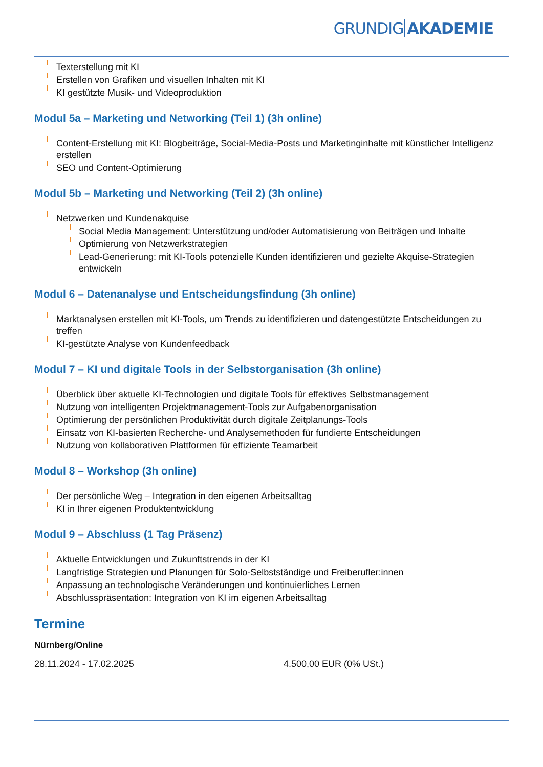GRUNDIG AKADEMIE
Texterstellung mit KI
Erstellen von Grafiken und visuellen Inhalten mit KI
KI gestützte Musik- und Videoproduktion
Modul 5a – Marketing und Networking (Teil 1) (3h online)
Content-Erstellung mit KI: Blogbeiträge, Social-Media-Posts und Marketinginhalte mit künstlicher Intelligenz erstellen
SEO und Content-Optimierung
Modul 5b – Marketing und Networking (Teil 2) (3h online)
Netzwerken und Kundenakquise
Social Media Management: Unterstützung und/oder Automatisierung von Beiträgen und Inhalte
Optimierung von Netzwerkstrategien
Lead-Generierung: mit KI-Tools potenzielle Kunden identifizieren und gezielte Akquise-Strategien entwickeln
Modul 6 – Datenanalyse und Entscheidungsfindung (3h online)
Marktanalysen erstellen mit KI-Tools, um Trends zu identifizieren und datengestützte Entscheidungen zu treffen
KI-gestützte Analyse von Kundenfeedback
Modul 7 – KI und digitale Tools in der Selbstorganisation (3h online)
Überblick über aktuelle KI-Technologien und digitale Tools für effektives Selbstmanagement
Nutzung von intelligenten Projektmanagement-Tools zur Aufgabenorganisation
Optimierung der persönlichen Produktivität durch digitale Zeitplanungs-Tools
Einsatz von KI-basierten Recherche- und Analysemethoden für fundierte Entscheidungen
Nutzung von kollaborativen Plattformen für effiziente Teamarbeit
Modul 8 – Workshop (3h online)
Der persönliche Weg – Integration in den eigenen Arbeitsalltag
KI in Ihrer eigenen Produktentwicklung
Modul 9 – Abschluss (1 Tag Präsenz)
Aktuelle Entwicklungen und Zukunftstrends in der KI
Langfristige Strategien und Planungen für Solo-Selbstständige und Freiberufler:innen
Anpassung an technologische Veränderungen und kontinuierliches Lernen
Abschlusspräsentation: Integration von KI im eigenen Arbeitsalltag
Termine
Nürnberg/Online
28.11.2024 - 17.02.2025 4.500,00 EUR (0% USt.)